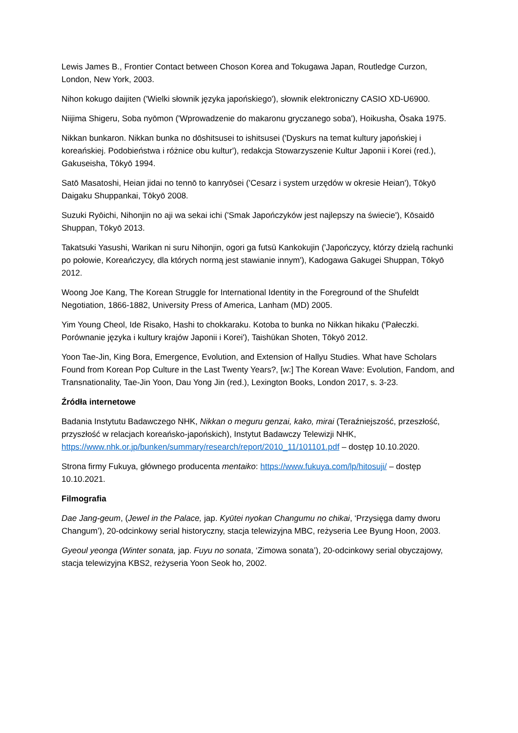Lewis James B., Frontier Contact between Choson Korea and Tokugawa Japan, Routledge Curzon, London, New York, 2003.
Nihon kokugo daijiten ('Wielki słownik języka japońskiego'), słownik elektroniczny CASIO XD-U6900.
Niijima Shigeru, Soba nyōmon ('Wprowadzenie do makaronu gryczanego soba'), Hoikusha, Ōsaka 1975.
Nikkan bunkaron. Nikkan bunka no dōshitsusei to ishitsusei ('Dyskurs na temat kultury japońskiej i koreańskiej. Podobieństwa i różnice obu kultur'), redakcja Stowarzyszenie Kultur Japonii i Korei (red.), Gakuseisha, Tōkyō 1994.
Satō Masatoshi, Heian jidai no tennō to kanryōsei ('Cesarz i system urzędów w okresie Heian'), Tōkyō Daigaku Shuppankai, Tōkyō 2008.
Suzuki Ryōichi, Nihonjin no aji wa sekai ichi ('Smak Japończyków jest najlepszy na świecie'), Kōsaidō Shuppan, Tōkyō 2013.
Takatsuki Yasushi, Warikan ni suru Nihonjin, ogori ga futsū Kankokujin ('Japończycy, którzy dzielą rachunki po połowie, Koreańczycy, dla których normą jest stawianie innym'), Kadogawa Gakugei Shuppan, Tōkyō 2012.
Woong Joe Kang, The Korean Struggle for International Identity in the Foreground of the Shufeldt Negotiation, 1866-1882, University Press of America, Lanham (MD) 2005.
Yim Young Cheol, Ide Risako, Hashi to chokkaraku. Kotoba to bunka no Nikkan hikaku ('Pałeczki. Porównanie języka i kultury krajów Japonii i Korei'), Taishūkan Shoten, Tōkyō 2012.
Yoon Tae-Jin, King Bora, Emergence, Evolution, and Extension of Hallyu Studies. What have Scholars Found from Korean Pop Culture in the Last Twenty Years?, [w:] The Korean Wave: Evolution, Fandom, and Transnationality, Tae-Jin Yoon, Dau Yong Jin (red.), Lexington Books, London 2017, s. 3-23.
Źródła internetowe
Badania Instytutu Badawczego NHK, Nikkan o meguru genzai, kako, mirai (Teraźniejszość, przeszłość, przyszłość w relacjach koreańsko-japońskich), Instytut Badawczy Telewizji NHK, https://www.nhk.or.jp/bunken/summary/research/report/2010_11/101101.pdf – dostęp 10.10.2020.
Strona firmy Fukuya, głównego producenta mentaiko: https://www.fukuya.com/lp/hitosuji/ – dostęp 10.10.2021.
Filmografia
Dae Jang-geum, (Jewel in the Palace, jap. Kyūtei nyokan Changumu no chikai, ‘Przysięga damy dworu Changum’), 20-odcinkowy serial historyczny, stacja telewizyjna MBC, reżyseria Lee Byung Hoon, 2003.
Gyeoul yeonga (Winter sonata, jap. Fuyu no sonata, ‘Zimowa sonata’), 20-odcinkowy serial obyczajowy, stacja telewizyjna KBS2, reżyseria Yoon Seok ho, 2002.